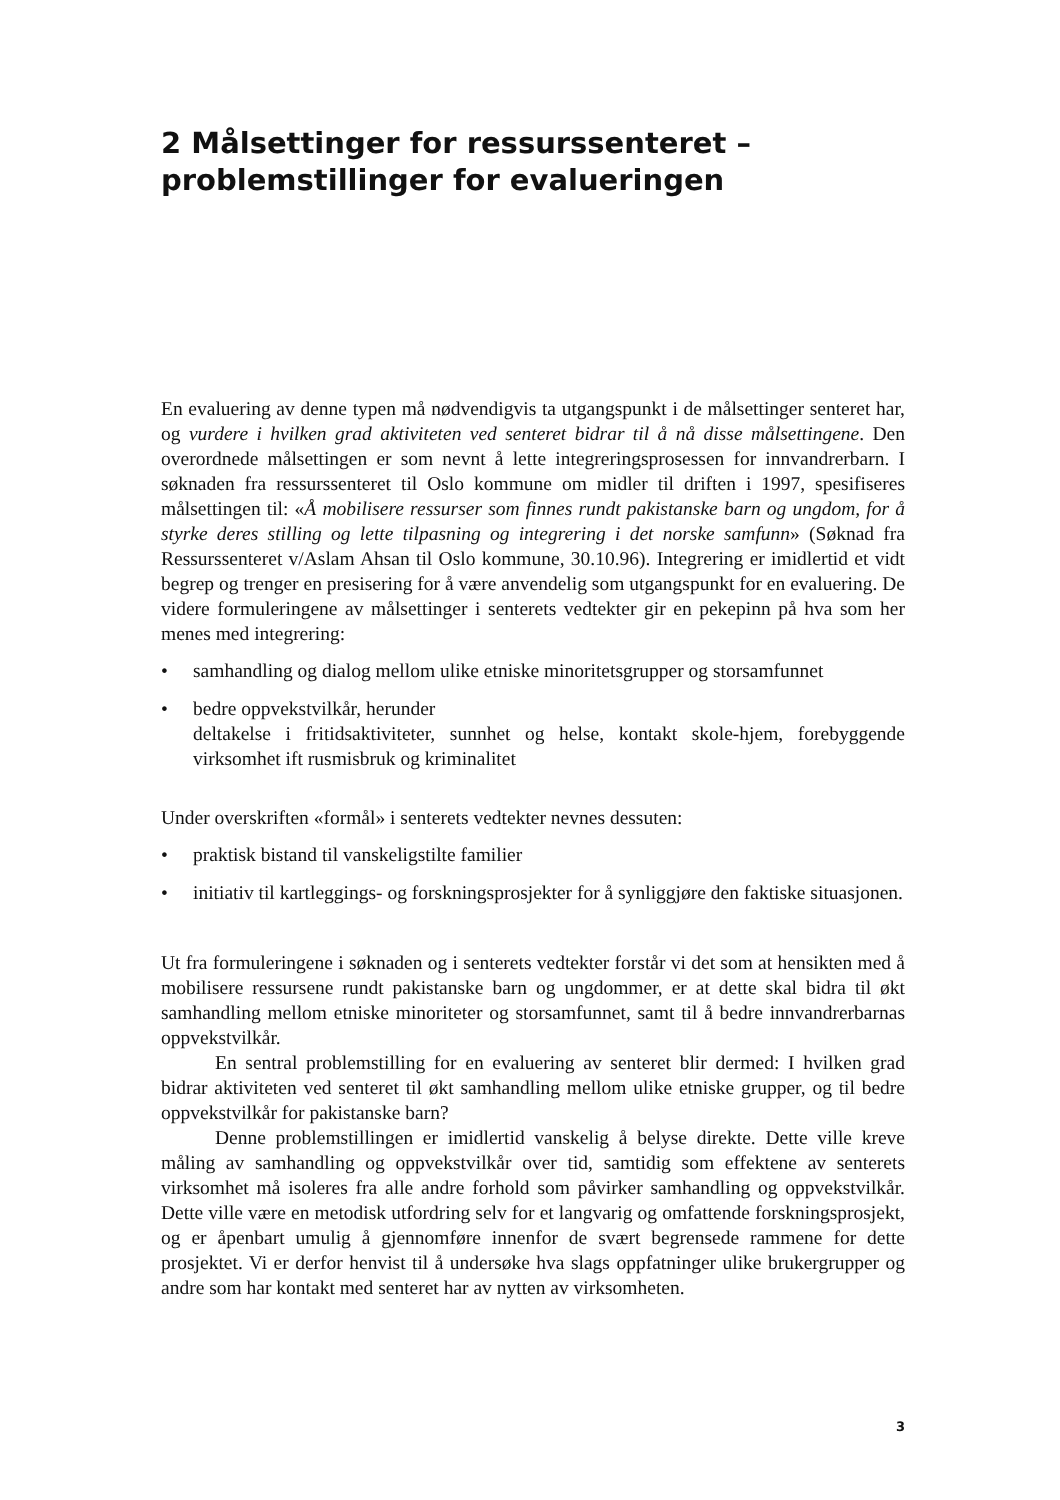2 Målsettinger for ressurssenteret –
problemstillinger for evalueringen
En evaluering av denne typen må nødvendigvis ta utgangspunkt i de målsettinger senteret har, og vurdere i hvilken grad aktiviteten ved senteret bidrar til å nå disse målsettingene. Den overordnede målsettingen er som nevnt å lette integreringsprosessen for innvandrerbarn. I søknaden fra ressurssenteret til Oslo kommune om midler til driften i 1997, spesifiseres målsettingen til: «Å mobilisere ressurser som finnes rundt pakistanske barn og ungdom, for å styrke deres stilling og lette tilpasning og integrering i det norske samfunn» (Søknad fra Ressurssenteret v/Aslam Ahsan til Oslo kommune, 30.10.96). Integrering er imidlertid et vidt begrep og trenger en presisering for å være anvendelig som utgangspunkt for en evaluering. De videre formuleringene av målsettinger i senterets vedtekter gir en pekepinn på hva som her menes med integrering:
• samhandling og dialog mellom ulike etniske minoritetsgrupper og storsamfunnet
• bedre oppvekstvilkår, herunder
deltakelse i fritidsaktiviteter, sunnhet og helse, kontakt skole-hjem, forebyggende virksomhet ift rusmisbruk og kriminalitet
Under overskriften «formål» i senterets vedtekter nevnes dessuten:
• praktisk bistand til vanskeligstilte familier
• initiativ til kartleggings- og forskningsprosjekter for å synliggjøre den faktiske situasjonen.
Ut fra formuleringene i søknaden og i senterets vedtekter forstår vi det som at hensikten med å mobilisere ressursene rundt pakistanske barn og ungdommer, er at dette skal bidra til økt samhandling mellom etniske minoriteter og storsamfunnet, samt til å bedre innvandrerbarnas oppvekstvilkår.
En sentral problemstilling for en evaluering av senteret blir dermed: I hvilken grad bidrar aktiviteten ved senteret til økt samhandling mellom ulike etniske grupper, og til bedre oppvekstvilkår for pakistanske barn?
Denne problemstillingen er imidlertid vanskelig å belyse direkte. Dette ville kreve måling av samhandling og oppvekstvilkår over tid, samtidig som effektene av senterets virksomhet må isoleres fra alle andre forhold som påvirker samhandling og oppvekstvilkår. Dette ville være en metodisk utfordring selv for et langvarig og omfattende forskningsprosjekt, og er åpenbart umulig å gjennomføre innenfor de svært begrensede rammene for dette prosjektet. Vi er derfor henvist til å undersøke hva slags oppfatninger ulike brukergrupper og andre som har kontakt med senteret har av nytten av virksomheten.
3